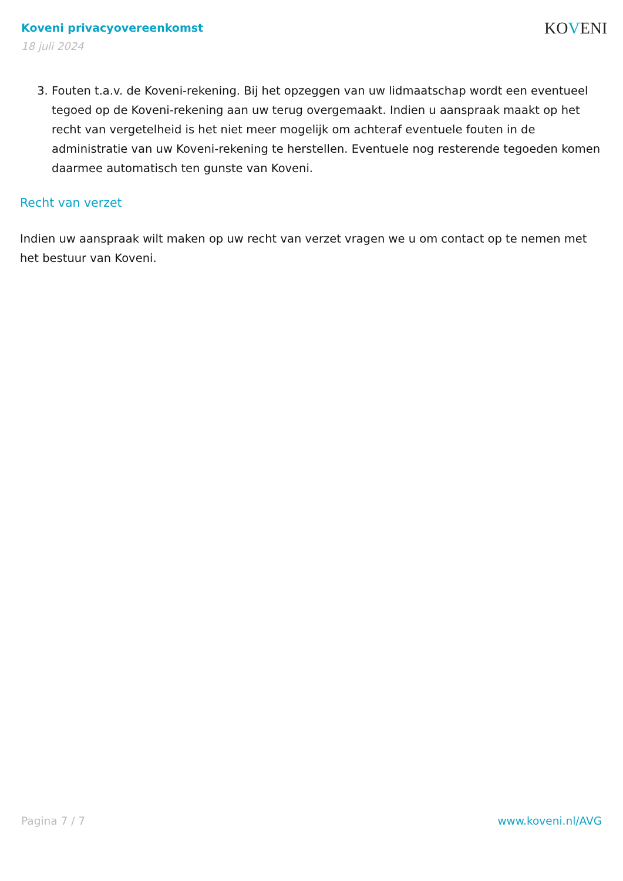Koveni privacyovereenkomst
18 juli 2024
KOVENI
3. Fouten t.a.v. de Koveni-rekening. Bij het opzeggen van uw lidmaatschap wordt een eventueel tegoed op de Koveni-rekening aan uw terug overgemaakt. Indien u aanspraak maakt op het recht van vergetelheid is het niet meer mogelijk om achteraf eventuele fouten in de administratie van uw Koveni-rekening te herstellen. Eventuele nog resterende tegoeden komen daarmee automatisch ten gunste van Koveni.
Recht van verzet
Indien uw aanspraak wilt maken op uw recht van verzet vragen we u om contact op te nemen met het bestuur van Koveni.
Pagina 7 / 7 www.koveni.nl/AVG